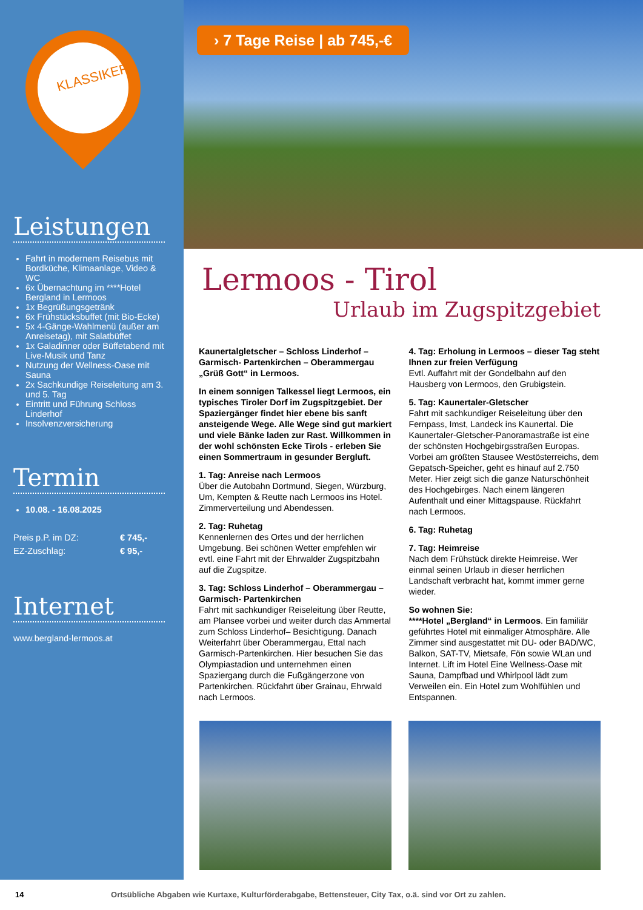KLASSIKER
Leistungen
Fahrt in modernem Reisebus mit Bordküche, Klimaanlage, Video & WC
6x Übernachtung im ****Hotel Bergland in Lermoos
1x Begrüßungsgetränk
6x Frühstücksbuffet (mit Bio-Ecke)
5x 4-Gänge-Wahlmenü (außer am Anreisetag), mit Salatbüffet
1x Galadinner oder Büffetabend mit Live-Musik und Tanz
Nutzung der Wellness-Oase mit Sauna
2x Sachkundige Reiseleitung am 3. und 5. Tag
Eintritt und Führung Schloss Linderhof
Insolvenzversicherung
Termin
10.08. - 16.08.2025
Preis p.P. im DZ: € 745,-
EZ-Zuschlag: € 95,-
Internet
www.bergland-lermoos.at
› 7 Tage Reise | ab 745,-€
Lermoos - Tirol
Urlaub im Zugspitzgebiet
Kaunertalgletscher – Schloss Linderhof – Garmisch- Partenkirchen – Oberammergau „Grüß Gott“ in Lermoos.
In einem sonnigen Talkessel liegt Lermoos, ein typisches Tiroler Dorf im Zugspitzgebiet. Der Spaziergänger findet hier ebene bis sanft ansteigende Wege. Alle Wege sind gut markiert und viele Bänke laden zur Rast. Willkommen in der wohl schönsten Ecke Tirols - erleben Sie einen Sommertraum in gesunder Bergluft.
1. Tag: Anreise nach Lermoos
Über die Autobahn Dortmund, Siegen, Würzburg, Um, Kempten & Reutte nach Lermoos ins Hotel. Zimmerverteilung und Abendessen.
2. Tag: Ruhetag
Kennenlernen des Ortes und der herrlichen Umgebung. Bei schönen Wetter empfehlen wir evtl. eine Fahrt mit der Ehrwalder Zugspitzbahn auf die Zugspitze.
3. Tag: Schloss Linderhof – Oberammergau – Garmisch- Partenkirchen
Fahrt mit sachkundiger Reiseleitung über Reutte, am Plansee vorbei und weiter durch das Ammertal zum Schloss Linderhof– Besichtigung. Danach Weiterfahrt über Oberammergau, Ettal nach Garmisch-Partenkirchen. Hier besuchen Sie das Olympiastadion und unternehmen einen Spaziergang durch die Fußgängerzone von Partenkirchen. Rückfahrt über Grainau, Ehrwald nach Lermoos.
4. Tag: Erholung in Lermoos – dieser Tag steht Ihnen zur freien Verfügung
Evtl. Auffahrt mit der Gondelbahn auf den Hausberg von Lermoos, den Grubigstein.
5. Tag: Kaunertaler-Gletscher
Fahrt mit sachkundiger Reiseleitung über den Fernpass, Imst, Landeck ins Kaunertal. Die Kaunertaler-Gletscher-Panoramastraße ist eine der schönsten Hochgebirgsstraßen Europas. Vorbei am größten Stausee Westösterreichs, dem Gepatsch-Speicher, geht es hinauf auf 2.750 Meter. Hier zeigt sich die ganze Naturschönheit des Hochgebirges. Nach einem längeren Aufenthalt und einer Mittagspause. Rückfahrt nach Lermoos.
6. Tag: Ruhetag
7. Tag: Heimreise
Nach dem Frühstück direkte Heimreise. Wer einmal seinen Urlaub in dieser herrlichen Landschaft verbracht hat, kommt immer gerne wieder.
So wohnen Sie:
****Hotel „Bergland“ in Lermoos. Ein familiär geführtes Hotel mit einmaliger Atmosphäre. Alle Zimmer sind ausgestattet mit DU- oder BAD/WC, Balkon, SAT-TV, Mietsafe, Fön sowie WLan und Internet. Lift im Hotel Eine Wellness-Oase mit Sauna, Dampfbad und Whirlpool lädt zum Verweilen ein. Ein Hotel zum Wohlfühlen und Entspannen.
14 Ortsübliche Abgaben wie Kurtaxe, Kulturförderabgabe, Bettensteuer, City Tax, o.ä. sind vor Ort zu zahlen.